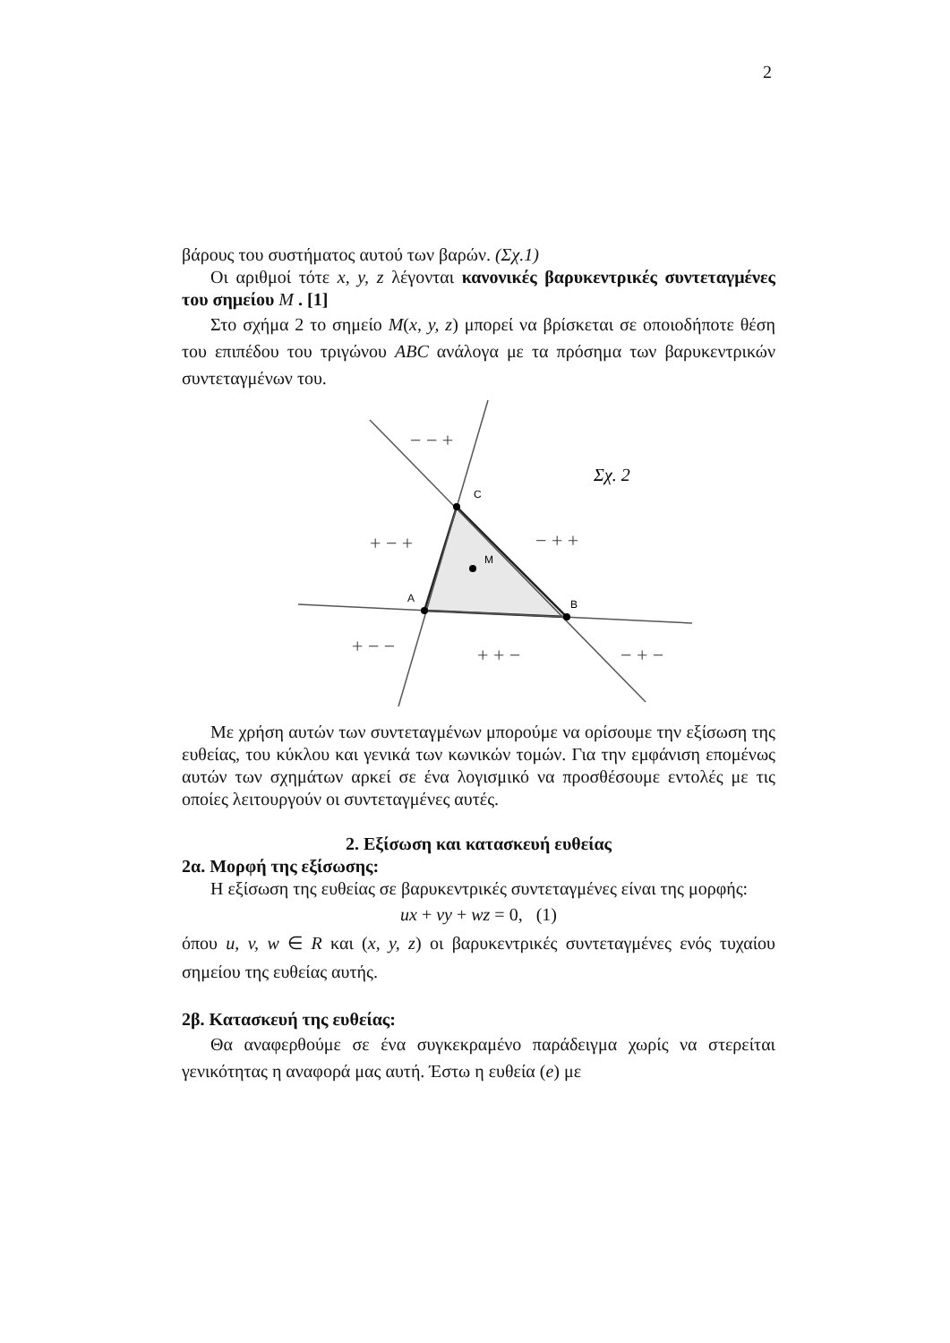2
βάρους του συστήματος αυτού των βαρών. (Σχ.1)
Οι αριθμοί τότε x, y, z λέγονται κανονικές βαρυκεντρικές συντεταγμένες του σημείου M . [1]
Στο σχήμα 2 το σημείο M(x, y, z) μπορεί να βρίσκεται σε οποιοδήποτε θέση του επιπέδου του τριγώνου ABC ανάλογα με τα πρόσημα των βαρυκεντρικών συντεταγμένων του.
C
A
B
M
− − +
+ − +
− + +
+ − −
+ + −
− + −
Σχ. 2
Με χρήση αυτών των συντεταγμένων μπορούμε να ορίσουμε την εξίσωση της ευθείας, του κύκλου και γενικά των κωνικών τομών. Για την εμφάνιση επομένως αυτών των σχημάτων αρκεί σε ένα λογισμικό να προσθέσουμε εντολές με τις οποίες λειτουργούν οι συντεταγμένες αυτές.
2. Εξίσωση και κατασκευή ευθείας
2α. Μορφή της εξίσωσης:
Η εξίσωση της ευθείας σε βαρυκεντρικές συντεταγμένες είναι της μορφής:
ux + vy + wz = 0, (1)
όπου u, v, w ∈ R και (x, y, z) οι βαρυκεντρικές συντεταγμένες ενός τυχαίου σημείου της ευθείας αυτής.
2β. Κατασκευή της ευθείας:
Θα αναφερθούμε σε ένα συγκεκραμένο παράδειγμα χωρίς να στερείται γενικότητας η αναφορά μας αυτή. Έστω η ευθεία (e) με